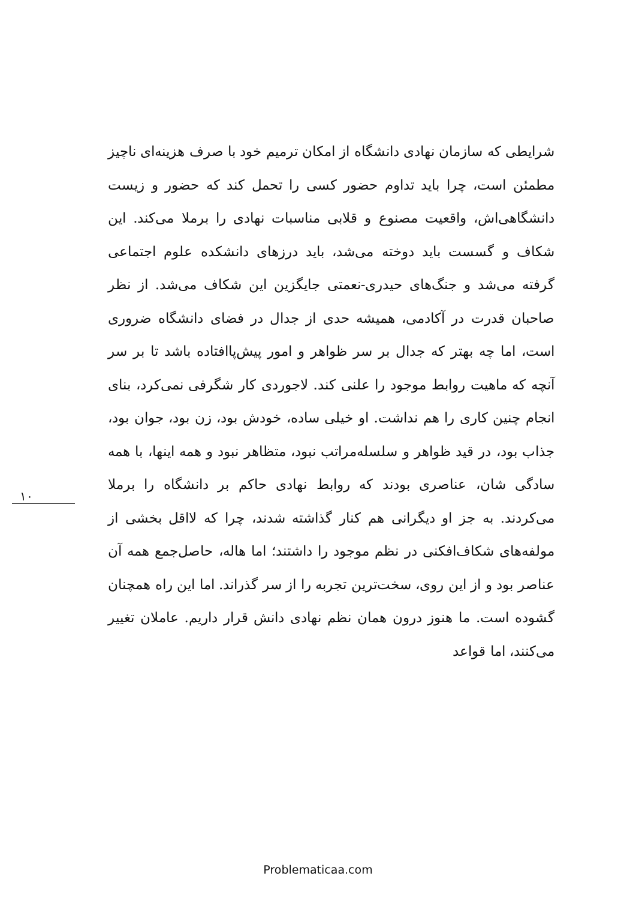شرایطی که سازمان نهادی دانشگاه از امکان ترمیم خود با صرف هزینه‌ای ناچیز مطمئن است، چرا باید تداوم حضور کسی را تحمل کند که حضور و زیست دانشگاهی‌اش، واقعیت مصنوع و قلابی مناسبات نهادی را برملا می‌کند. این شکاف و گسست باید دوخته می‌شد، باید درزهای دانشکده علوم اجتماعی گرفته می‌شد و جنگ‌های حیدری-نعمتی جایگزین این شکاف می‌شد. از نظر صاحبان قدرت در آکادمی، همیشه حدی از جدال در فضای دانشگاه ضروری است، اما چه بهتر که جدال بر سر ظواهر و امور پیش‌پاافتاده باشد تا بر سر آنچه که ماهیت روابط موجود را علنی کند. لاجوردی کار شگرفی نمی‌کرد، بنای انجام چنین کاری را هم نداشت. او خیلی ساده، خودش بود، زن بود، جوان بود، جذاب بود، در قید ظواهر و سلسله‌مراتب نبود، متظاهر نبود و همه اینها، با همه سادگی شان، عناصری بودند که روابط نهادی حاکم بر دانشگاه را برملا می‌کردند. به جز او دیگرانی هم کنار گذاشته شدند، چرا که لااقل بخشی از مولفه‌های شکاف‌افکنی در نظم موجود را داشتند؛ اما هاله، حاصل‌جمع همه آن عناصر بود و از این روی، سخت‌ترین تجربه را از سر گذراند. اما این راه همچنان گشوده است. ما هنوز درون همان نظم نهادی دانش قرار داریم. عاملان تغییر می‌کنند، اما قواعد
۱۰
Problematicaa.com